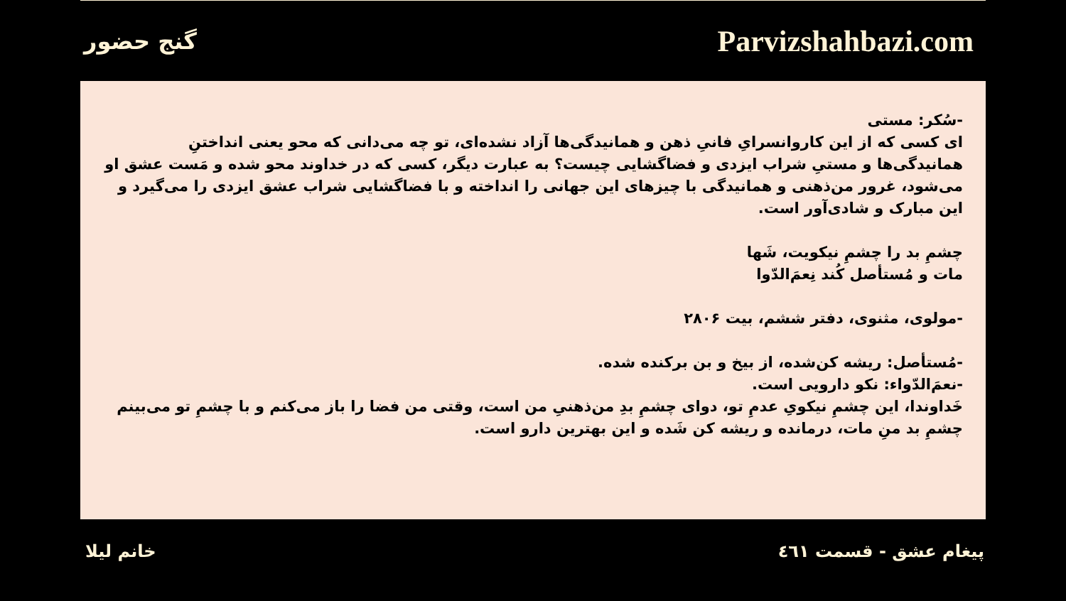گنج حضور
Parvizshahbazi.com
-سُکر: مستی
ای کسی که از این کاروانسرایِ فانیِ ذهن و همانیدگی‌ها آزاد نشده‌ای، تو چه می‌دانی که محو یعنی انداختنِ همانیدگی‌ها و مستیِ شراب ایزدی و فضاگشایی چیست؟ به عبارت دیگر، کسی که در خداوند محو شده و مَست عشق او می‌شود، غرور من‌ذهنی و همانیدگی با چیزهای این جهانی را انداخته و با فضاگشایی شراب عشق ایزدی را می‌گیرد و این مبارک و شادی‌آور است.
چشمِ بد را چشمِ نیکویت، شَها
مات و مُستأصل کُند نِعمَ‌الدّوا
-مولوی، مثنوی، دفتر ششم، بیت ۲۸۰۶
-مُستأصل: ریشه کن‌شده، از بیخ و بن برکنده شده.
-نعمَ‌الدّواء: نکو دارویی است.
خَداوندا، این چشمِ نیکویِ عدمِ تو، دوای چشمِ بدِ من‌ذهنیِ من است، وقتی من فضا را باز می‌کنم و با چشمِ تو می‌بینم چشمِ بد منِ مات، درمانده و ریشه کن شَده و این بهترین دارو است.
خانم لیلا پیغام عشق - قسمت ٤٦١